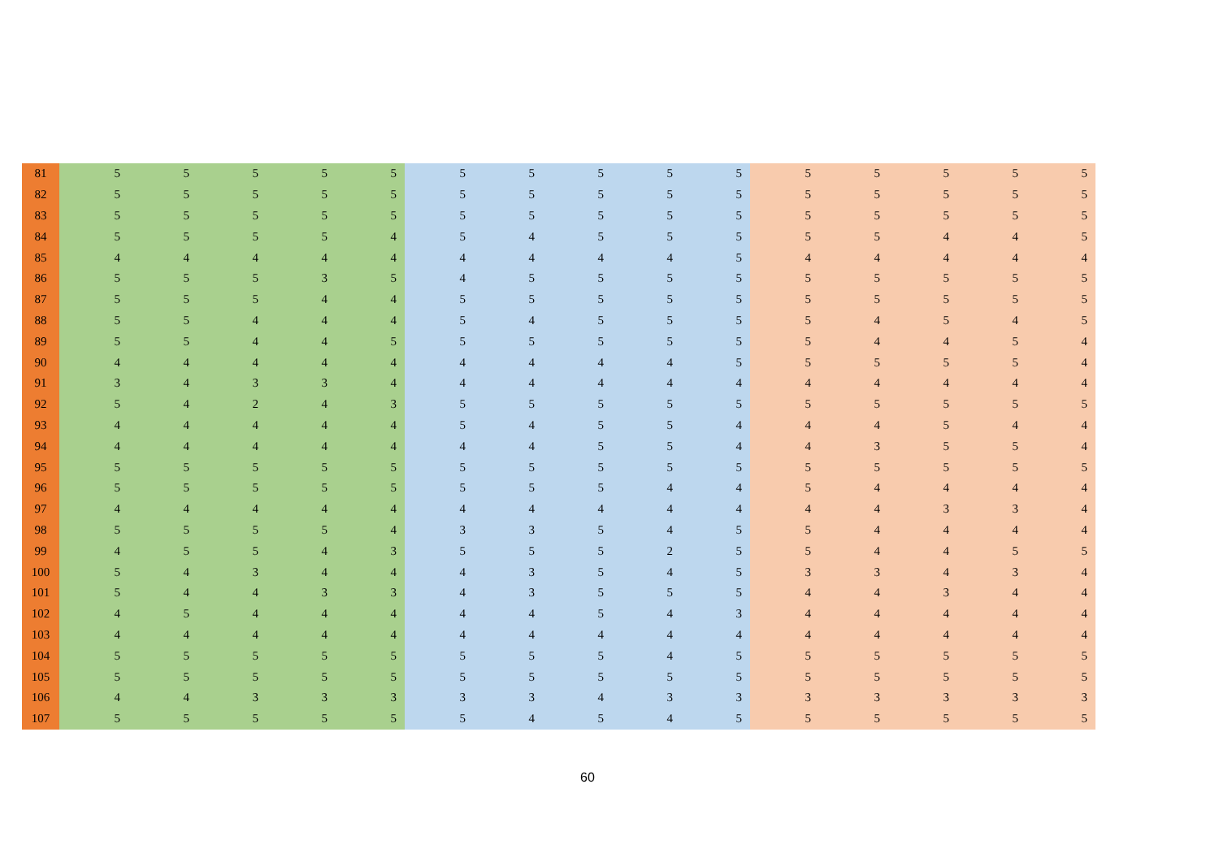| 81 | 5 | 5 | 5 | 5 | 5 | 5 | 5 | 5 | 5 | 5 | 5 | 5 | 5 | 5 | 5 |
| 82 | 5 | 5 | 5 | 5 | 5 | 5 | 5 | 5 | 5 | 5 | 5 | 5 | 5 | 5 | 5 |
| 83 | 5 | 5 | 5 | 5 | 5 | 5 | 5 | 5 | 5 | 5 | 5 | 5 | 5 | 5 | 5 |
| 84 | 5 | 5 | 5 | 5 | 4 | 5 | 4 | 5 | 5 | 5 | 5 | 5 | 4 | 4 | 5 |
| 85 | 4 | 4 | 4 | 4 | 4 | 4 | 4 | 4 | 4 | 5 | 4 | 4 | 4 | 4 | 4 |
| 86 | 5 | 5 | 5 | 3 | 5 | 4 | 5 | 5 | 5 | 5 | 5 | 5 | 5 | 5 | 5 |
| 87 | 5 | 5 | 5 | 4 | 4 | 5 | 5 | 5 | 5 | 5 | 5 | 5 | 5 | 5 | 5 |
| 88 | 5 | 5 | 4 | 4 | 4 | 5 | 4 | 5 | 5 | 5 | 5 | 4 | 5 | 4 | 5 |
| 89 | 5 | 5 | 4 | 4 | 5 | 5 | 5 | 5 | 5 | 5 | 5 | 4 | 4 | 5 | 4 |
| 90 | 4 | 4 | 4 | 4 | 4 | 4 | 4 | 4 | 4 | 5 | 5 | 5 | 5 | 5 | 4 |
| 91 | 3 | 4 | 3 | 3 | 4 | 4 | 4 | 4 | 4 | 4 | 4 | 4 | 4 | 4 | 4 |
| 92 | 5 | 4 | 2 | 4 | 3 | 5 | 5 | 5 | 5 | 5 | 5 | 5 | 5 | 5 | 5 |
| 93 | 4 | 4 | 4 | 4 | 4 | 5 | 4 | 5 | 5 | 4 | 4 | 4 | 5 | 4 | 4 |
| 94 | 4 | 4 | 4 | 4 | 4 | 4 | 4 | 5 | 5 | 4 | 4 | 3 | 5 | 5 | 4 |
| 95 | 5 | 5 | 5 | 5 | 5 | 5 | 5 | 5 | 5 | 5 | 5 | 5 | 5 | 5 | 5 |
| 96 | 5 | 5 | 5 | 5 | 5 | 5 | 5 | 5 | 4 | 4 | 5 | 4 | 4 | 4 | 4 |
| 97 | 4 | 4 | 4 | 4 | 4 | 4 | 4 | 4 | 4 | 4 | 4 | 4 | 3 | 3 | 4 |
| 98 | 5 | 5 | 5 | 5 | 4 | 3 | 3 | 5 | 4 | 5 | 5 | 4 | 4 | 4 | 4 |
| 99 | 4 | 5 | 5 | 4 | 3 | 5 | 5 | 5 | 2 | 5 | 5 | 4 | 4 | 5 | 5 |
| 100 | 5 | 4 | 3 | 4 | 4 | 4 | 3 | 5 | 4 | 5 | 3 | 3 | 4 | 3 | 4 |
| 101 | 5 | 4 | 4 | 3 | 3 | 4 | 3 | 5 | 5 | 5 | 4 | 4 | 3 | 4 | 4 |
| 102 | 4 | 5 | 4 | 4 | 4 | 4 | 4 | 5 | 4 | 3 | 4 | 4 | 4 | 4 | 4 |
| 103 | 4 | 4 | 4 | 4 | 4 | 4 | 4 | 4 | 4 | 4 | 4 | 4 | 4 | 4 | 4 |
| 104 | 5 | 5 | 5 | 5 | 5 | 5 | 5 | 5 | 4 | 5 | 5 | 5 | 5 | 5 | 5 |
| 105 | 5 | 5 | 5 | 5 | 5 | 5 | 5 | 5 | 5 | 5 | 5 | 5 | 5 | 5 | 5 |
| 106 | 4 | 4 | 3 | 3 | 3 | 3 | 3 | 4 | 3 | 3 | 3 | 3 | 3 | 3 | 3 |
| 107 | 5 | 5 | 5 | 5 | 5 | 5 | 4 | 5 | 4 | 5 | 5 | 5 | 5 | 5 | 5 |
60